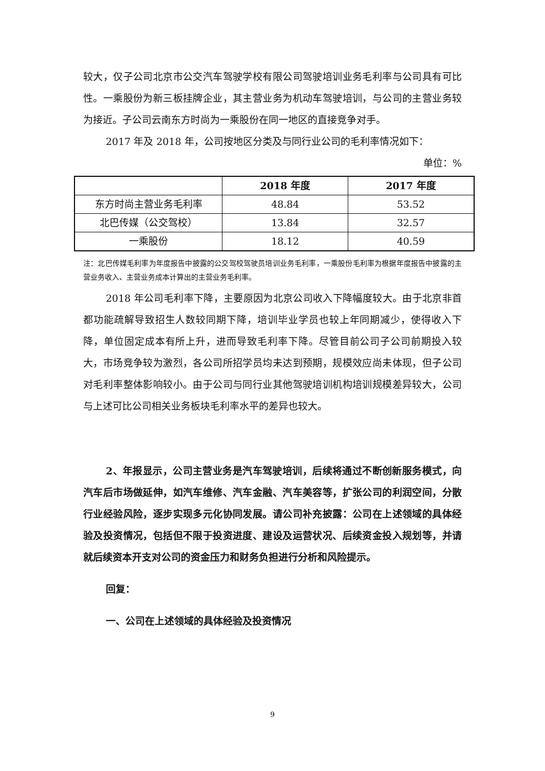较大，仅子公司北京市公交汽车驾驶学校有限公司驾驶培训业务毛利率与公司具有可比性。一乘股份为新三板挂牌企业，其主营业务为机动车驾驶培训，与公司的主营业务较为接近。子公司云南东方时尚为一乘股份在同一地区的直接竞争对手。
2017 年及 2018 年，公司按地区分类及与同行业公司的毛利率情况如下：
单位：%
| | 2018 年度 | 2017 年度 |
| --- | --- | --- |
| 东方时尚主营业务毛利率 | 48.84 | 53.52 |
| 北巴传媒（公交驾校） | 13.84 | 32.57 |
| 一乘股份 | 18.12 | 40.59 |
注：北巴传媒毛利率为年度报告中披露的公交驾校驾驶员培训业务毛利率，一乘股份毛利率为根据年度报告中披露的主营业务收入、主营业务成本计算出的主营业务毛利率。
2018 年公司毛利率下降，主要原因为北京公司收入下降幅度较大。由于北京非首都功能疏解导致招生人数较同期下降，培训毕业学员也较上年同期减少，使得收入下降，单位固定成本有所上升，进而导致毛利率下降。尽管目前公司子公司前期投入较大，市场竞争较为激烈，各公司所招学员均未达到预期，规模效应尚未体现，但子公司对毛利率整体影响较小。由于公司与同行业其他驾驶培训机构培训规模差异较大，公司与上述可比公司相关业务板块毛利率水平的差异也较大。
2、年报显示，公司主营业务是汽车驾驶培训，后续将通过不断创新服务模式，向汽车后市场做延伸，如汽车维修、汽车金融、汽车美容等，扩张公司的利润空间，分散行业经验风险，逐步实现多元化协同发展。请公司补充披露：公司在上述领域的具体经验及投资情况，包括但不限于投资进度、建设及运营状况、后续资金投入规划等，并请就后续资本开支对公司的资金压力和财务负担进行分析和风险提示。
回复：
一、公司在上述领域的具体经验及投资情况
9